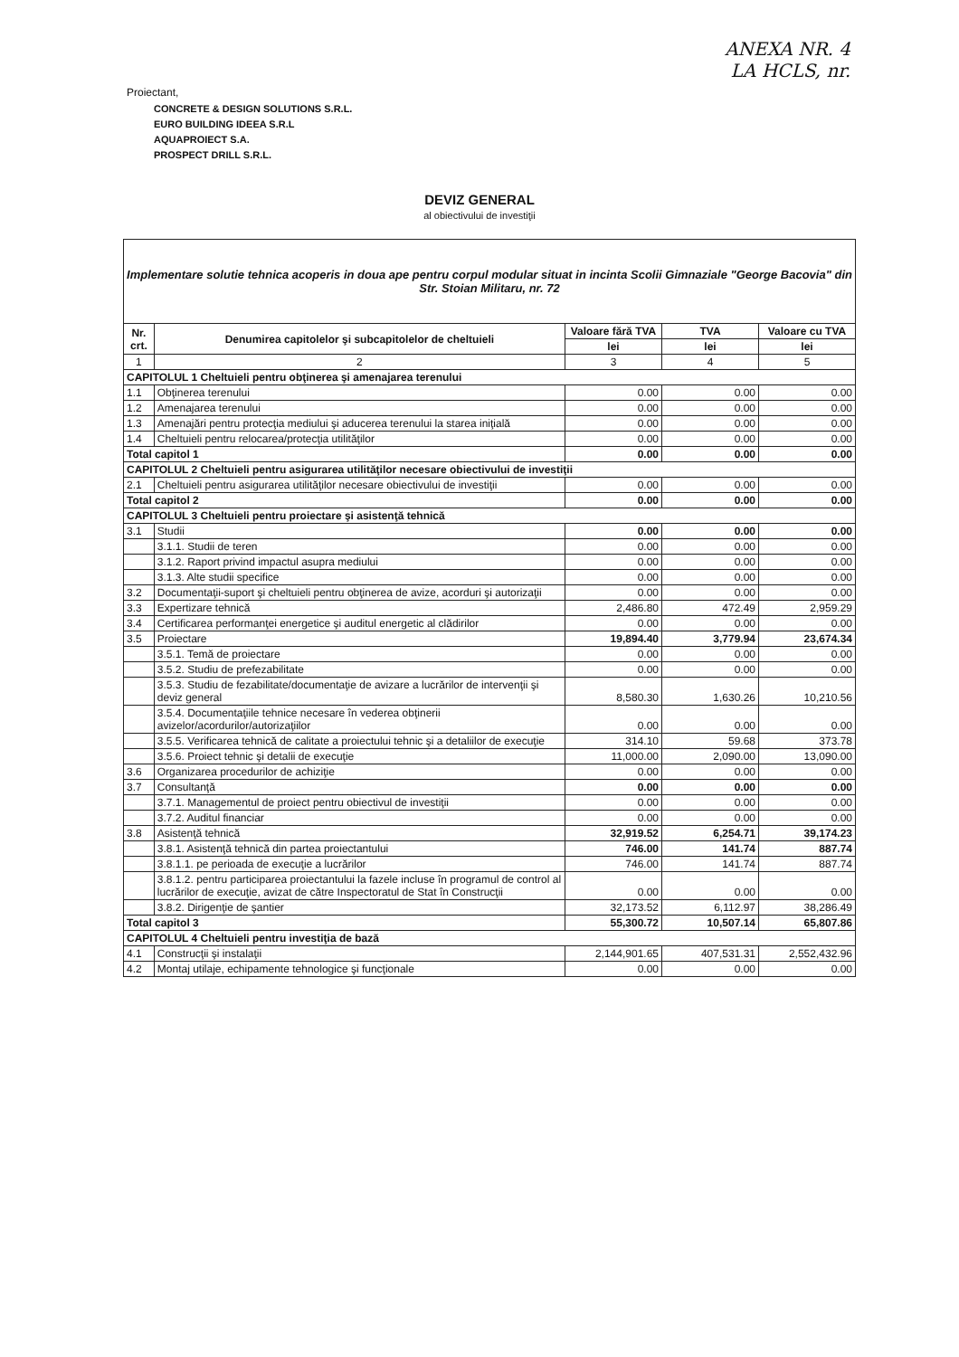ANEXA NR. 4
LA HCLS, nr.
Proiectant,
CONCRETE & DESIGN SOLUTIONS S.R.L.
EURO BUILDING IDEEA S.R.L
AQUAPROIECT S.A.
PROSPECT DRILL S.R.L.
DEVIZ GENERAL
al obiectivului de investiţii
| Implementare solutie tehnica acoperis in doua ape pentru corpul modular situat in incinta Scolii Gimnaziale "George Bacovia" din Str. Stoian Militaru, nr. 72 | | | | |
| Nr. crt. | Denumirea capitolelor şi subcapitolelor de cheltuieli | Valoare fără TVA | TVA | Valoare cu TVA |
| | | lei | lei | lei |
| 1 | 2 | 3 | 4 | 5 |
| CAPITOLUL 1 Cheltuieli pentru obţinerea şi amenajarea terenului | | | | |
| 1.1 | Obţinerea terenului | 0.00 | 0.00 | 0.00 |
| 1.2 | Amenajarea terenului | 0.00 | 0.00 | 0.00 |
| 1.3 | Amenajări pentru protecţia mediului şi aducerea terenului la starea iniţială | 0.00 | 0.00 | 0.00 |
| 1.4 | Cheltuieli pentru relocarea/protecţia utilităţilor | 0.00 | 0.00 | 0.00 |
| Total capitol 1 | | 0.00 | 0.00 | 0.00 |
| CAPITOLUL 2 Cheltuieli pentru asigurarea utilităţilor necesare obiectivului de investiţii | | | | |
| 2.1 | Cheltuieli pentru asigurarea utilităţilor necesare obiectivului de investiţii | 0.00 | 0.00 | 0.00 |
| Total capitol 2 | | 0.00 | 0.00 | 0.00 |
| CAPITOLUL 3 Cheltuieli pentru proiectare şi asistenţă tehnică | | | | |
| 3.1 | Studii | 0.00 | 0.00 | 0.00 |
| | 3.1.1. Studii de teren | 0.00 | 0.00 | 0.00 |
| | 3.1.2. Raport privind impactul asupra mediului | 0.00 | 0.00 | 0.00 |
| | 3.1.3. Alte studii specifice | 0.00 | 0.00 | 0.00 |
| 3.2 | Documentaţii-suport şi cheltuieli pentru obţinerea de avize, acorduri şi autorizaţii | 0.00 | 0.00 | 0.00 |
| 3.3 | Expertizare tehnică | 2,486.80 | 472.49 | 2,959.29 |
| 3.4 | Certificarea performanţei energetice şi auditul energetic al clădirilor | 0.00 | 0.00 | 0.00 |
| 3.5 | Proiectare | 19,894.40 | 3,779.94 | 23,674.34 |
| | 3.5.1. Temă de proiectare | 0.00 | 0.00 | 0.00 |
| | 3.5.2. Studiu de prefezabilitate | 0.00 | 0.00 | 0.00 |
| | 3.5.3. Studiu de fezabilitate/documentaţie de avizare a lucrărilor de intervenţii şi deviz general | 8,580.30 | 1,630.26 | 10,210.56 |
| | 3.5.4. Documentaţiile tehnice necesare în vederea obţinerii avizelor/acordurilor/autorizaţiilor | 0.00 | 0.00 | 0.00 |
| | 3.5.5. Verificarea tehnică de calitate a proiectului tehnic şi a detaliilor de execuţie | 314.10 | 59.68 | 373.78 |
| | 3.5.6. Proiect tehnic şi detalii de execuţie | 11,000.00 | 2,090.00 | 13,090.00 |
| 3.6 | Organizarea procedurilor de achiziţie | 0.00 | 0.00 | 0.00 |
| 3.7 | Consultanţă | 0.00 | 0.00 | 0.00 |
| | 3.7.1. Managementul de proiect pentru obiectivul de investiţii | 0.00 | 0.00 | 0.00 |
| | 3.7.2. Auditul financiar | 0.00 | 0.00 | 0.00 |
| 3.8 | Asistenţă tehnică | 32,919.52 | 6,254.71 | 39,174.23 |
| | 3.8.1. Asistenţă tehnică din partea proiectantului | 746.00 | 141.74 | 887.74 |
| | 3.8.1.1. pe perioada de execuţie a lucrărilor | 746.00 | 141.74 | 887.74 |
| | 3.8.1.2. pentru participarea proiectantului la fazele incluse în programul de control al lucrărilor de execuţie, avizat de către Inspectoratul de Stat în Construcţii | 0.00 | 0.00 | 0.00 |
| | 3.8.2. Dirigenţie de şantier | 32,173.52 | 6,112.97 | 38,286.49 |
| Total capitol 3 | | 55,300.72 | 10,507.14 | 65,807.86 |
| CAPITOLUL 4 Cheltuieli pentru investiţia de bază | | | | |
| 4.1 | Construcţii şi instalaţii | 2,144,901.65 | 407,531.31 | 2,552,432.96 |
| 4.2 | Montaj utilaje, echipamente tehnologice şi funcţionale | 0.00 | 0.00 | 0.00 |